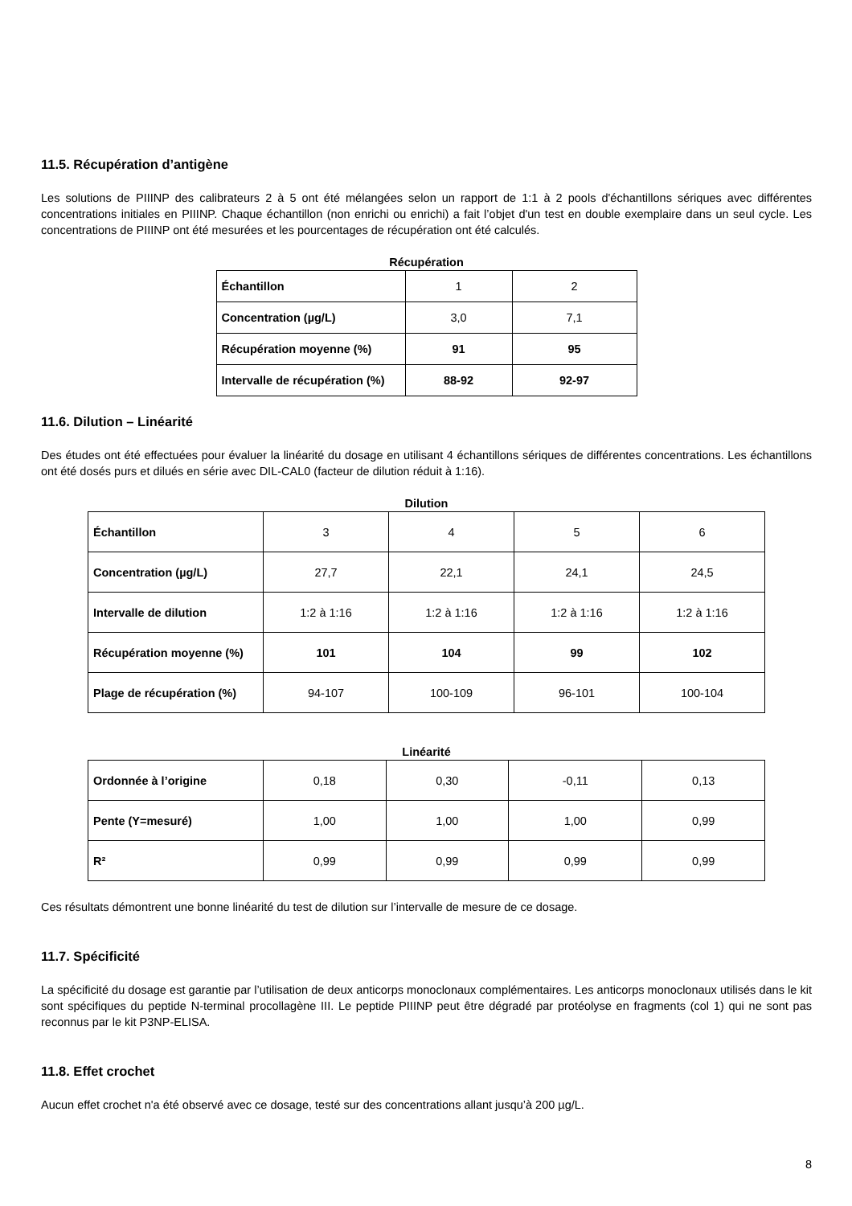11.5. Récupération d’antigène
Les solutions de PIIINP des calibrateurs 2 à 5 ont été mélangées selon un rapport de 1:1 à 2 pools d'échantillons sériques avec différentes concentrations initiales en PIIINP. Chaque échantillon (non enrichi ou enrichi) a fait l’objet d'un test en double exemplaire dans un seul cycle. Les concentrations de PIIINP ont été mesurées et les pourcentages de récupération ont été calculés.
Récupération
| Échantillon | 1 | 2 |
| Concentration (µg/L) | 3,0 | 7,1 |
| Récupération moyenne (%) | 91 | 95 |
| Intervalle de récupération (%) | 88-92 | 92-97 |
11.6. Dilution – Linéarité
Des études ont été effectuées pour évaluer la linéarité du dosage en utilisant 4 échantillons sériques de différentes concentrations. Les échantillons ont été dosés purs et dilués en série avec DIL-CAL0 (facteur de dilution réduit à 1:16).
Dilution
| Échantillon | 3 | 4 | 5 | 6 |
| Concentration (µg/L) | 27,7 | 22,1 | 24,1 | 24,5 |
| Intervalle de dilution | 1:2 à 1:16 | 1:2 à 1:16 | 1:2 à 1:16 | 1:2 à 1:16 |
| Récupération moyenne (%) | 101 | 104 | 99 | 102 |
| Plage de récupération (%) | 94-107 | 100-109 | 96-101 | 100-104 |
Linéarité
| Ordonnée à l’origine | 0,18 | 0,30 | -0,11 | 0,13 |
| Pente (Y=mesuré) | 1,00 | 1,00 | 1,00 | 0,99 |
| R² | 0,99 | 0,99 | 0,99 | 0,99 |
Ces résultats démontrent une bonne linéarité du test de dilution sur l’intervalle de mesure de ce dosage.
11.7. Spécificité
La spécificité du dosage est garantie par l’utilisation de deux anticorps monoclonaux complémentaires. Les anticorps monoclonaux utilisés dans le kit sont spécifiques du peptide N-terminal procollagène III. Le peptide PIIINP peut être dégradé par protéolyse en fragments (col 1) qui ne sont pas reconnus par le kit P3NP-ELISA.
11.8. Effet crochet
Aucun effet crochet n'a été observé avec ce dosage, testé sur des concentrations allant jusqu’à 200 µg/L.
8